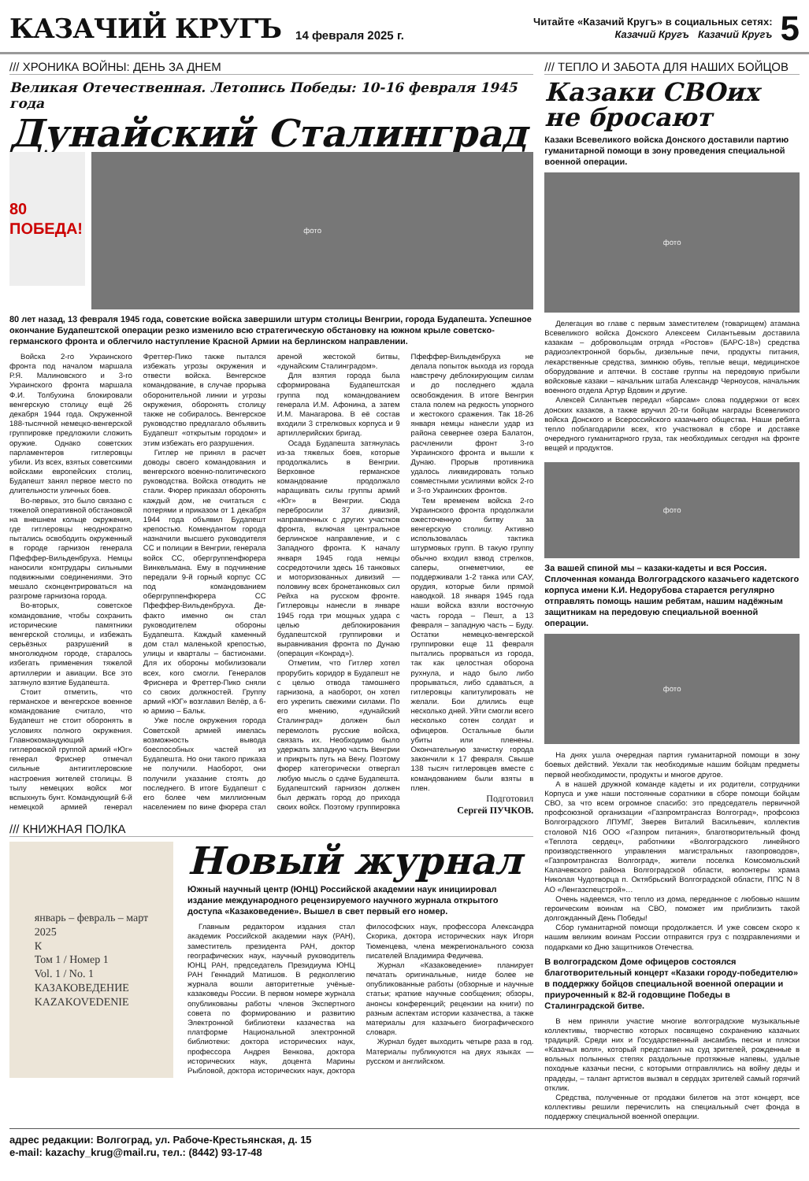КАЗАЧИЙ КРУГЪ
14 февраля 2025 г.
Читайте «Казачий Кругъ» в социальных сетях:
Казачий Кругъ Казачий Кругъ
5
/// ХРОНИКА ВОЙНЫ: ДЕНЬ ЗА ДНЕМ
Великая Отечественная. Летопись Победы: 10-16 февраля 1945 года
Дунайский Сталинград
80 ПОБЕДА!
фото
80 лет назад, 13 февраля 1945 года, советские войска завершили штурм столицы Венгрии, города Будапешта. Успешное окончание Будапештской операции резко изменило всю стратегическую обстановку на южном крыле советско-германского фронта и облегчило наступление Красной Армии на берлинском направлении.
Войска 2-го Украинского фронта под началом маршала Р.Я. Малиновского и 3-го Украинского фронта маршала Ф.И. Толбухина блокировали венгерскую столицу ещё 26 декабря 1944 года. Окруженной 188-тысячной немецко-венгерской группировке предложили сложить оружие. Однако советских парламентеров гитлеровцы убили. Из всех, взятых советскими войсками европейских столиц, Будапешт занял первое место по длительности уличных боев.
Во-первых, это было связано с тяжелой оперативной обстановкой на внешнем кольце окружения, где гитлеровцы неоднократно пытались освободить окруженный в городе гарнизон генерала Пфеффер-Вильденбруха. Немцы наносили контрудары сильными подвижными соединениями. Это мешало сконцентрироваться на разгроме гарнизона города.
Во-вторых, советское командование, чтобы сохранить исторические памятники венгерской столицы, и избежать серьёзных разрушений в многолюдном городе, старалось избегать применения тяжелой артиллерии и авиации. Все это затянуло взятие Будапешта.
Стоит отметить, что германское и венгерское военное командование считало, что Будапешт не стоит оборонять в условиях полного окружения. Главнокомандующий гитлеровской группой армий «Юг» генерал Фриснер отмечал сильные антигитлеровские настроения жителей столицы. В тылу немецких войск мог вспыхнуть бунт. Командующий 6-й немецкой армией генерал Фреттер-Пико также пытался избежать угрозы окружения и отвести войска. Венгерское командование, в случае прорыва оборонительной линии и угрозы окружения, оборонять столицу также не собиралось. Венгерское руководство предлагало объявить Будапешт «открытым городом» и этим избежать его разрушения.
Гитлер не принял в расчет доводы своего командования и венгерского военно-политического руководства. Войска отводить не стали. Фюрер приказал оборонять каждый дом, не считаться с потерями и приказом от 1 декабря 1944 года объявил Будапешт крепостью. Комендантом города назначили высшего руководителя СС и полиции в Венгрии, генерала войск СС, обергруппенфюрера Винкельмана. Ему в подчинение передали 9-й горный корпус СС под командованием обергруппенфюрера СС Пфеффер-Вильденбруха. Де-факто именно он стал руководителем обороны Будапешта. Каждый каменный дом стал маленькой крепостью, улицы и кварталы – бастионами. Для их обороны мобилизовали всех, кого смогли. Генералов Фриснера и Фреттер-Пико сняли со своих должностей. Группу армий «ЮГ» возглавил Велёр, а 6-ю армию – Бальк.
Уже после окружения города Советской армией имелась возможность вывода боеспособных частей из Будапешта. Но они такого приказа не получили. Наоборот, они получили указание стоять до последнего. В итоге Будапешт с его более чем миллионным населением по вине фюрера стал ареной жестокой битвы, «дунайским Сталинградом».
Для взятия города была сформирована Будапештская группа под командованием генерала И.М. Афонина, а затем И.М. Манагарова. В её состав входили 3 стрелковых корпуса и 9 артиллерийских бригад.
Осада Будапешта затянулась из-за тяжелых боев, которые продолжались в Венгрии. Верховное германское командование продолжало наращивать силы группы армий «Юг» в Венгрии. Сюда перебросили 37 дивизий, направленных с других участков фронта, включая центральное берлинское направление, и с Западного фронта. К началу января 1945 года немцы сосредоточили здесь 16 танковых и моторизованных дивизий — половину всех бронетанковых сил Рейха на русском фронте. Гитлеровцы нанесли в январе 1945 года три мощных удара с целью деблокирования будапештской группировки и выравнивания фронта по Дунаю (операция «Конрад»).
Отметим, что Гитлер хотел прорубить коридор в Будапешт не с целью отвода тамошнего гарнизона, а наоборот, он хотел его укрепить свежими силами. По его мнению, «дунайский Сталинград» должен был перемолоть русские войска, связать их. Необходимо было удержать западную часть Венгрии и прикрыть путь на Вену. Поэтому фюрер категорически отвергал любую мысль о сдаче Будапешта. Будапештский гарнизон должен был держать город до прихода своих войск. Поэтому группировка Пфеффер-Вильденбруха не делала попыток выхода из города навстречу деблокирующим силам и до последнего ждала освобождения. В итоге Венгрия стала полем на редкость упорного и жестокого сражения. Так 18-26 января немцы нанесли удар из района севернее озера Балатон, расчленили фронт 3-го Украинского фронта и вышли к Дунаю. Прорыв противника удалось ликвидировать только совместными усилиями войск 2-го и 3-го Украинских фронтов.
Тем временем войска 2-го Украинского фронта продолжали ожесточенную битву за венгерскую столицу. Активно использовалась тактика штурмовых групп. В такую группу обычно входил взвод стрелков, саперы, огнеметчики, ее поддерживали 1-2 танка или САУ, орудия, которые били прямой наводкой. 18 января 1945 года наши войска взяли восточную часть города – Пешт, а 13 февраля – западную часть – Буду. Остатки немецко-венгерской группировки еще 11 февраля пытались прорваться из города, так как целостная оборона рухнула, и надо было либо прорываться, либо сдаваться, а гитлеровцы капитулировать не желали. Бои длились еще несколько дней. Уйти смогли всего несколько сотен солдат и офицеров. Остальные были убиты или пленены. Окончательную зачистку города закончили к 17 февраля. Свыше 138 тысяч гитлеровцев вместе с командованием были взяты в плен.
Подготовил
Сергей ПУЧКОВ.
/// КНИЖНАЯ ПОЛКА
январь – февраль – март
2025
К
Том 1 / Номер 1
Vol. 1 / No. 1
КАЗАКОВЕДЕНИЕ
KAZAKOVEDENIE
Новый журнал
Южный научный центр (ЮНЦ) Российской академии наук инициировал издание международного рецензируемого научного журнала открытого доступа «Казаковедение». Вышел в свет первый его номер.
Главным редактором издания стал академик Российской академии наук (РАН), заместитель президента РАН, доктор географических наук, научный руководитель ЮНЦ РАН, председатель Президиума ЮНЦ РАН Геннадий Матишов. В редколлегию журнала вошли авторитетные учёные-казаковеды России. В первом номере журнала опубликованы работы членов Экспертного совета по формированию и развитию Электронной библиотеки казачества на платформе Национальной электронной библиотеки: доктора исторических наук, профессора Андрея Венкова, доктора исторических наук, доцента Марины Рыбловой, доктора исторических наук, доктора философских наук, профессора Александра Скорика, доктора исторических наук Игоря Тюменцева, члена межрегионального союза писателей Владимира Федичева.
Журнал «Казаковедение» планирует печатать оригинальные, нигде более не опубликованные работы (обзорные и научные статьи; краткие научные сообщения; обзоры, анонсы конференций; рецензии на книги) по разным аспектам истории казачества, а также материалы для казачьего биографического словаря.
Журнал будет выходить четыре раза в год. Материалы публикуются на двух языках — русском и английском.
/// ТЕПЛО И ЗАБОТА ДЛЯ НАШИХ БОЙЦОВ
Казаки СВОих не бросают
Казаки Всевеликого войска Донского доставили партию гуманитарной помощи в зону проведения специальной военной операции.
фото
Делегация во главе с первым заместителем (товарищем) атамана Всевеликого войска Донского Алексеем Силантьевым доставила казакам – добровольцам отряда «Ростов» (БАРС-18») средства радиоэлектронной борьбы, дизельные печи, продукты питания, лекарственные средства, зимнюю обувь, теплые вещи, медицинское оборудование и аптечки. В составе группы на передовую прибыли войсковые казаки – начальник штаба Александр Черноусов, начальник военного отдела Артур Вдовин и другие.
Алексей Силантьев передал «барсам» слова поддержки от всех донских казаков, а также вручил 20-ти бойцам награды Всевеликого войска Донского и Всероссийского казачьего общества. Наши ребята тепло поблагодарили всех, кто участвовал в сборе и доставке очередного гуманитарного груза, так необходимых сегодня на фронте вещей и продуктов.
фото
За вашей спиной мы – казаки-кадеты и вся Россия. Сплоченная команда Волгоградского казачьего кадетского корпуса имени К.И. Недорубова старается регулярно отправлять помощь нашим ребятам, нашим надёжным защитникам на передовую специальной военной операции.
фото
На днях ушла очередная партия гуманитарной помощи в зону боевых действий. Уехали так необходимые нашим бойцам предметы первой необходимости, продукты и многое другое.
А в нашей дружной команде кадеты и их родители, сотрудники Корпуса и уже наши постоянные соратники в сборе помощи бойцам СВО, за что всем огромное спасибо: это председатель первичной профсоюзной организации «Газпромтрансгаз Волгоград», профсоюз Волгоградского ЛПУМГ, Зверев Виталий Васильевич, коллектив столовой N16 ООО «Газпром питания», благотворительный фонд «Теплота сердец», работники «Волгоградского линейного производственного управления магистральных газопроводов», «Газпромтрансгаз Волгоград», жители поселка Комсомольский Калачевского района Волгоградской области, волонтеры храма Николая Чудотворца п. Октябрьский Волгоградской области, ППС N 8 АО «Ленгазспецстрой»…
Очень надеемся, что тепло из дома, переданное с любовью нашим героическим воинам на СВО, поможет им приблизить такой долгожданный День Победы!
Сбор гуманитарной помощи продолжается. И уже совсем скоро к нашим великим воинам России отправится груз с поздравлениями и подарками ко Дню защитников Отечества.
В волгоградском Доме офицеров состоялся благотворительный концерт «Казаки городу-победителю» в поддержку бойцов специальной военной операции и приуроченный к 82-й годовщине Победы в Сталинградской битве.
В нем приняли участие многие волгоградские музыкальные коллективы, творчество которых посвящено сохранению казачьих традиций. Среди них и Государственный ансамбль песни и пляски «Казачья воля», который представил на суд зрителей, рожденные в вольных полынных степях раздольные протяжные напевы, удалые походные казачьи песни, с которыми отправлялись на войну деды и прадеды, – талант артистов вызвал в сердцах зрителей самый горячий отклик.
Средства, полученные от продажи билетов на этот концерт, все коллективы решили перечислить на специальный счет фонда в поддержку специальной военной операции.
адрес редакции: Волгоград, ул. Рабоче-Крестьянская, д. 15
e-mail: kazachy_krug@mail.ru, тел.: (8442) 93-17-48